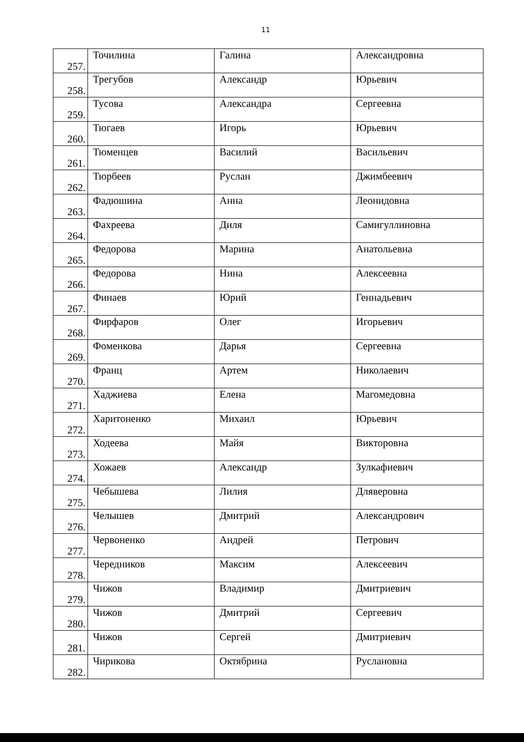11
| 257. | Точилина | Галина | Александровна |
| 258. | Трегубов | Александр | Юрьевич |
| 259. | Тусова | Александра | Сергеевна |
| 260. | Тюгаев | Игорь | Юрьевич |
| 261. | Тюменцев | Василий | Васильевич |
| 262. | Тюрбеев | Руслан | Джимбеевич |
| 263. | Фадюшина | Анна | Леонидовна |
| 264. | Фахреева | Диля | Самигуллиновна |
| 265. | Федорова | Марина | Анатольевна |
| 266. | Федорова | Нина | Алексеевна |
| 267. | Финаев | Юрий | Геннадьевич |
| 268. | Фирфаров | Олег | Игорьевич |
| 269. | Фоменкова | Дарья | Сергеевна |
| 270. | Франц | Артем | Николаевич |
| 271. | Хаджиева | Елена | Магомедовна |
| 272. | Харитоненко | Михаил | Юрьевич |
| 273. | Ходеева | Майя | Викторовна |
| 274. | Хожаев | Александр | Зулкафиевич |
| 275. | Чебышева | Лилия | Дляверовна |
| 276. | Челышев | Дмитрий | Александрович |
| 277. | Червоненко | Андрей | Петрович |
| 278. | Чередников | Максим | Алексеевич |
| 279. | Чижов | Владимир | Дмитриевич |
| 280. | Чижов | Дмитрий | Сергеевич |
| 281. | Чижов | Сергей | Дмитриевич |
| 282. | Чирикова | Октябрина | Руслановна |